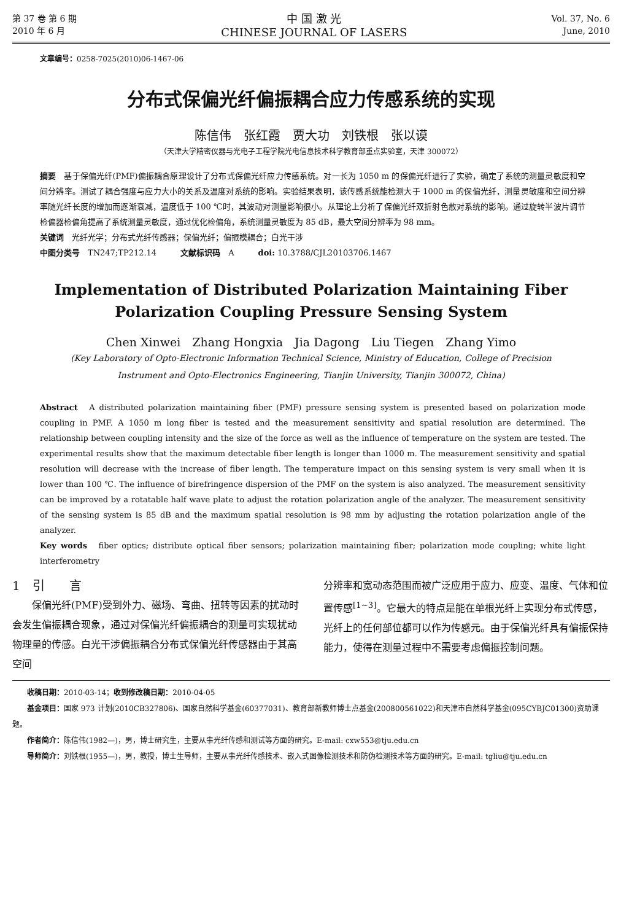第 37 卷 第 6 期
2010 年 6 月
中 国 激 光
CHINESE JOURNAL OF LASERS
Vol. 37, No. 6
June, 2010
文章编号：0258-7025(2010)06-1467-06
分布式保偏光纤偏振耦合应力传感系统的实现
陈信伟　张红霞　贾大功　刘铁根　张以谟
（天津大学精密仪器与光电子工程学院光电信息技术科学教育部重点实验室，天津 300072）
摘要　基于保偏光纤(PMF)偏振耦合原理设计了分布式保偏光纤应力传感系统。对一长为 1050 m 的保偏光纤进行了实验，确定了系统的测量灵敏度和空间分辨率。测试了耦合强度与应力大小的关系及温度对系统的影响。实验结果表明，该传感系统能检测大于 1000 m 的保偏光纤，测量灵敏度和空间分辨率随光纤长度的增加而逐渐衰减，温度低于 100 ℃时，其波动对测量影响很小。从理论上分析了保偏光纤双折射色散对系统的影响。通过旋转半波片调节检偏器检偏角提高了系统测量灵敏度，通过优化检偏角，系统测量灵敏度为 85 dB，最大空间分辨率为 98 mm。
关键词　光纤光学；分布式光纤传感器；保偏光纤；偏振模耦合；白光干涉
中图分类号　TN247;TP212.14　　　文献标识码　A　　　doi: 10.3788/CJL20103706.1467
Implementation of Distributed Polarization Maintaining Fiber
Polarization Coupling Pressure Sensing System
Chen Xinwei　Zhang Hongxia　Jia Dagong　Liu Tiegen　Zhang Yimo
(Key Laboratory of Opto-Electronic Information Technical Science, Ministry of Education, College of Precision
Instrument and Opto-Electronics Engineering, Tianjin University, Tianjin 300072, China)
Abstract　A distributed polarization maintaining fiber (PMF) pressure sensing system is presented based on polarization mode coupling in PMF. A 1050 m long fiber is tested and the measurement sensitivity and spatial resolution are determined. The relationship between coupling intensity and the size of the force as well as the influence of temperature on the system are tested. The experimental results show that the maximum detectable fiber length is longer than 1000 m. The measurement sensitivity and spatial resolution will decrease with the increase of fiber length. The temperature impact on this sensing system is very small when it is lower than 100 ℃. The influence of birefringence dispersion of the PMF on the system is also analyzed. The measurement sensitivity can be improved by a rotatable half wave plate to adjust the rotation polarization angle of the analyzer. The measurement sensitivity of the sensing system is 85 dB and the maximum spatial resolution is 98 mm by adjusting the rotation polarization angle of the analyzer.
Key words　fiber optics; distribute optical fiber sensors; polarization maintaining fiber; polarization mode coupling; white light interferometry
1　引　　言
保偏光纤(PMF)受到外力、磁场、弯曲、扭转等因素的扰动时会发生偏振耦合现象，通过对保偏光纤偏振耦合的测量可实现扰动物理量的传感。白光干涉偏振耦合分布式保偏光纤传感器由于其高空间
分辨率和宽动态范围而被广泛应用于应力、应变、温度、气体和位置传感<sup>[1~3]</sup>。它最大的特点是能在单根光纤上实现分布式传感，光纤上的任何部位都可以作为传感元。由于保偏光纤具有偏振保持能力，使得在测量过程中不需要考虑偏振控制问题。
收稿日期：2010-03-14；收到修改稿日期：2010-04-05
基金项目：国家 973 计划(2010CB327806)、国家自然科学基金(60377031)、教育部新教师博士点基金(200800561022)和天津市自然科学基金(095CYBJC01300)资助课题。
作者简介：陈信伟(1982—)，男，博士研究生，主要从事光纤传感和测试等方面的研究。E-mail: cxw553@tju.edu.cn
导师简介：刘铁根(1955—)，男，教授，博士生导师，主要从事光纤传感技术、嵌入式图像检测技术和防伪检测技术等方面的研究。E-mail: tgliu@tju.edu.cn